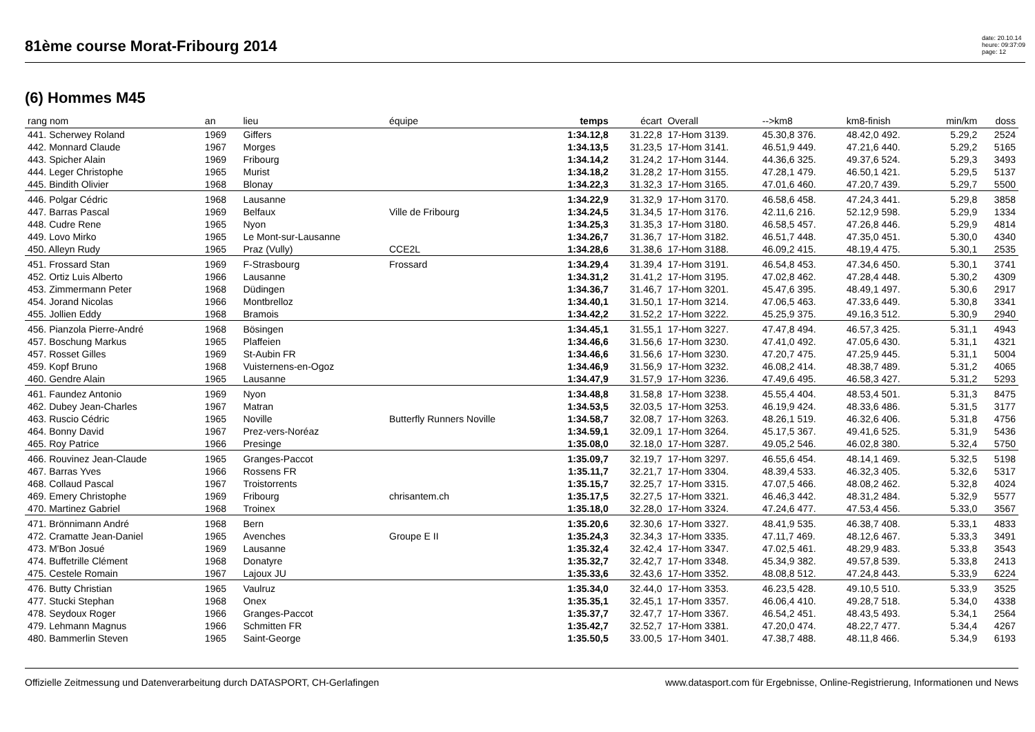81ème course Morat-Fribourg 2014
date: 20.10.14
heure: 09:37:09
page: 12
(6) Hommes M45
| rang nom | an | lieu | équipe | temps | écart | Overall | -->km8 | km8-finish | min/km | doss |
| --- | --- | --- | --- | --- | --- | --- | --- | --- | --- | --- |
| 441. Scherwey Roland | 1969 | Giffers | | 1:34.12,8 | 31.22,8 | 17-Hom 3139. | 45.30,8 376. | 48.42,0 492. | 5.29,2 | 2524 |
| 442. Monnard Claude | 1967 | Morges | | 1:34.13,5 | 31.23,5 | 17-Hom 3141. | 46.51,9 449. | 47.21,6 440. | 5.29,2 | 5165 |
| 443. Spicher Alain | 1969 | Fribourg | | 1:34.14,2 | 31.24,2 | 17-Hom 3144. | 44.36,6 325. | 49.37,6 524. | 5.29,3 | 3493 |
| 444. Leger Christophe | 1965 | Murist | | 1:34.18,2 | 31.28,2 | 17-Hom 3155. | 47.28,1 479. | 46.50,1 421. | 5.29,5 | 5137 |
| 445. Bindith Olivier | 1968 | Blonay | | 1:34.22,3 | 31.32,3 | 17-Hom 3165. | 47.01,6 460. | 47.20,7 439. | 5.29,7 | 5500 |
| 446. Polgar Cédric | 1968 | Lausanne | | 1:34.22,9 | 31.32,9 | 17-Hom 3170. | 46.58,6 458. | 47.24,3 441. | 5.29,8 | 3858 |
| 447. Barras Pascal | 1969 | Belfaux | Ville de Fribourg | 1:34.24,5 | 31.34,5 | 17-Hom 3176. | 42.11,6 216. | 52.12,9 598. | 5.29,9 | 1334 |
| 448. Cudre Rene | 1965 | Nyon | | 1:34.25,3 | 31.35,3 | 17-Hom 3180. | 46.58,5 457. | 47.26,8 446. | 5.29,9 | 4814 |
| 449. Lovo Mirko | 1965 | Le Mont-sur-Lausanne | | 1:34.26,7 | 31.36,7 | 17-Hom 3182. | 46.51,7 448. | 47.35,0 451. | 5.30,0 | 4340 |
| 450. Alleyn Rudy | 1965 | Praz (Vully) | CCE2L | 1:34.28,6 | 31.38,6 | 17-Hom 3188. | 46.09,2 415. | 48.19,4 475. | 5.30,1 | 2535 |
| 451. Frossard Stan | 1969 | F-Strasbourg | Frossard | 1:34.29,4 | 31.39,4 | 17-Hom 3191. | 46.54,8 453. | 47.34,6 450. | 5.30,1 | 3741 |
| 452. Ortiz Luis Alberto | 1966 | Lausanne | | 1:34.31,2 | 31.41,2 | 17-Hom 3195. | 47.02,8 462. | 47.28,4 448. | 5.30,2 | 4309 |
| 453. Zimmermann Peter | 1968 | Düdingen | | 1:34.36,7 | 31.46,7 | 17-Hom 3201. | 45.47,6 395. | 48.49,1 497. | 5.30,6 | 2917 |
| 454. Jorand Nicolas | 1966 | Montbrelloz | | 1:34.40,1 | 31.50,1 | 17-Hom 3214. | 47.06,5 463. | 47.33,6 449. | 5.30,8 | 3341 |
| 455. Jollien Eddy | 1968 | Bramois | | 1:34.42,2 | 31.52,2 | 17-Hom 3222. | 45.25,9 375. | 49.16,3 512. | 5.30,9 | 2940 |
| 456. Pianzola Pierre-André | 1968 | Bösingen | | 1:34.45,1 | 31.55,1 | 17-Hom 3227. | 47.47,8 494. | 46.57,3 425. | 5.31,1 | 4943 |
| 457. Boschung Markus | 1965 | Plaffeien | | 1:34.46,6 | 31.56,6 | 17-Hom 3230. | 47.41,0 492. | 47.05,6 430. | 5.31,1 | 4321 |
| 457. Rosset Gilles | 1969 | St-Aubin FR | | 1:34.46,6 | 31.56,6 | 17-Hom 3230. | 47.20,7 475. | 47.25,9 445. | 5.31,1 | 5004 |
| 459. Kopf Bruno | 1968 | Vuisternens-en-Ogoz | | 1:34.46,9 | 31.56,9 | 17-Hom 3232. | 46.08,2 414. | 48.38,7 489. | 5.31,2 | 4065 |
| 460. Gendre Alain | 1965 | Lausanne | | 1:34.47,9 | 31.57,9 | 17-Hom 3236. | 47.49,6 495. | 46.58,3 427. | 5.31,2 | 5293 |
| 461. Faundez Antonio | 1969 | Nyon | | 1:34.48,8 | 31.58,8 | 17-Hom 3238. | 45.55,4 404. | 48.53,4 501. | 5.31,3 | 8475 |
| 462. Dubey Jean-Charles | 1967 | Matran | | 1:34.53,5 | 32.03,5 | 17-Hom 3253. | 46.19,9 424. | 48.33,6 486. | 5.31,5 | 3177 |
| 463. Ruscio Cédric | 1965 | Noville | Butterfly Runners Noville | 1:34.58,7 | 32.08,7 | 17-Hom 3263. | 48.26,1 519. | 46.32,6 406. | 5.31,8 | 4756 |
| 464. Bonny David | 1967 | Prez-vers-Noréaz | | 1:34.59,1 | 32.09,1 | 17-Hom 3264. | 45.17,5 367. | 49.41,6 525. | 5.31,9 | 5436 |
| 465. Roy Patrice | 1966 | Presinge | | 1:35.08,0 | 32.18,0 | 17-Hom 3287. | 49.05,2 546. | 46.02,8 380. | 5.32,4 | 5750 |
| 466. Rouvinez Jean-Claude | 1965 | Granges-Paccot | | 1:35.09,7 | 32.19,7 | 17-Hom 3297. | 46.55,6 454. | 48.14,1 469. | 5.32,5 | 5198 |
| 467. Barras Yves | 1966 | Rossens FR | | 1:35.11,7 | 32.21,7 | 17-Hom 3304. | 48.39,4 533. | 46.32,3 405. | 5.32,6 | 5317 |
| 468. Collaud Pascal | 1967 | Troistorrents | | 1:35.15,7 | 32.25,7 | 17-Hom 3315. | 47.07,5 466. | 48.08,2 462. | 5.32,8 | 4024 |
| 469. Emery Christophe | 1969 | Fribourg | chrisantem.ch | 1:35.17,5 | 32.27,5 | 17-Hom 3321. | 46.46,3 442. | 48.31,2 484. | 5.32,9 | 5577 |
| 470. Martinez Gabriel | 1968 | Troinex | | 1:35.18,0 | 32.28,0 | 17-Hom 3324. | 47.24,6 477. | 47.53,4 456. | 5.33,0 | 3567 |
| 471. Brönnimann André | 1968 | Bern | | 1:35.20,6 | 32.30,6 | 17-Hom 3327. | 48.41,9 535. | 46.38,7 408. | 5.33,1 | 4833 |
| 472. Cramatte Jean-Daniel | 1965 | Avenches | Groupe E II | 1:35.24,3 | 32.34,3 | 17-Hom 3335. | 47.11,7 469. | 48.12,6 467. | 5.33,3 | 3491 |
| 473. M'Bon Josué | 1969 | Lausanne | | 1:35.32,4 | 32.42,4 | 17-Hom 3347. | 47.02,5 461. | 48.29,9 483. | 5.33,8 | 3543 |
| 474. Buffetrille Clément | 1968 | Donatyre | | 1:35.32,7 | 32.42,7 | 17-Hom 3348. | 45.34,9 382. | 49.57,8 539. | 5.33,8 | 2413 |
| 475. Cestele Romain | 1967 | Lajoux JU | | 1:35.33,6 | 32.43,6 | 17-Hom 3352. | 48.08,8 512. | 47.24,8 443. | 5.33,9 | 6224 |
| 476. Butty Christian | 1965 | Vaulruz | | 1:35.34,0 | 32.44,0 | 17-Hom 3353. | 46.23,5 428. | 49.10,5 510. | 5.33,9 | 3525 |
| 477. Stucki Stephan | 1968 | Onex | | 1:35.35,1 | 32.45,1 | 17-Hom 3357. | 46.06,4 410. | 49.28,7 518. | 5.34,0 | 4338 |
| 478. Seydoux Roger | 1966 | Granges-Paccot | | 1:35.37,7 | 32.47,7 | 17-Hom 3367. | 46.54,2 451. | 48.43,5 493. | 5.34,1 | 2564 |
| 479. Lehmann Magnus | 1966 | Schmitten FR | | 1:35.42,7 | 32.52,7 | 17-Hom 3381. | 47.20,0 474. | 48.22,7 477. | 5.34,4 | 4267 |
| 480. Bammerlin Steven | 1965 | Saint-George | | 1:35.50,5 | 33.00,5 | 17-Hom 3401. | 47.38,7 488. | 48.11,8 466. | 5.34,9 | 6193 |
Offizielle Zeitmessung und Datenverarbeitung durch DATASPORT, CH-Gerlafingen www.datasport.com für Ergebnisse, Online-Registrierung, Informationen und News